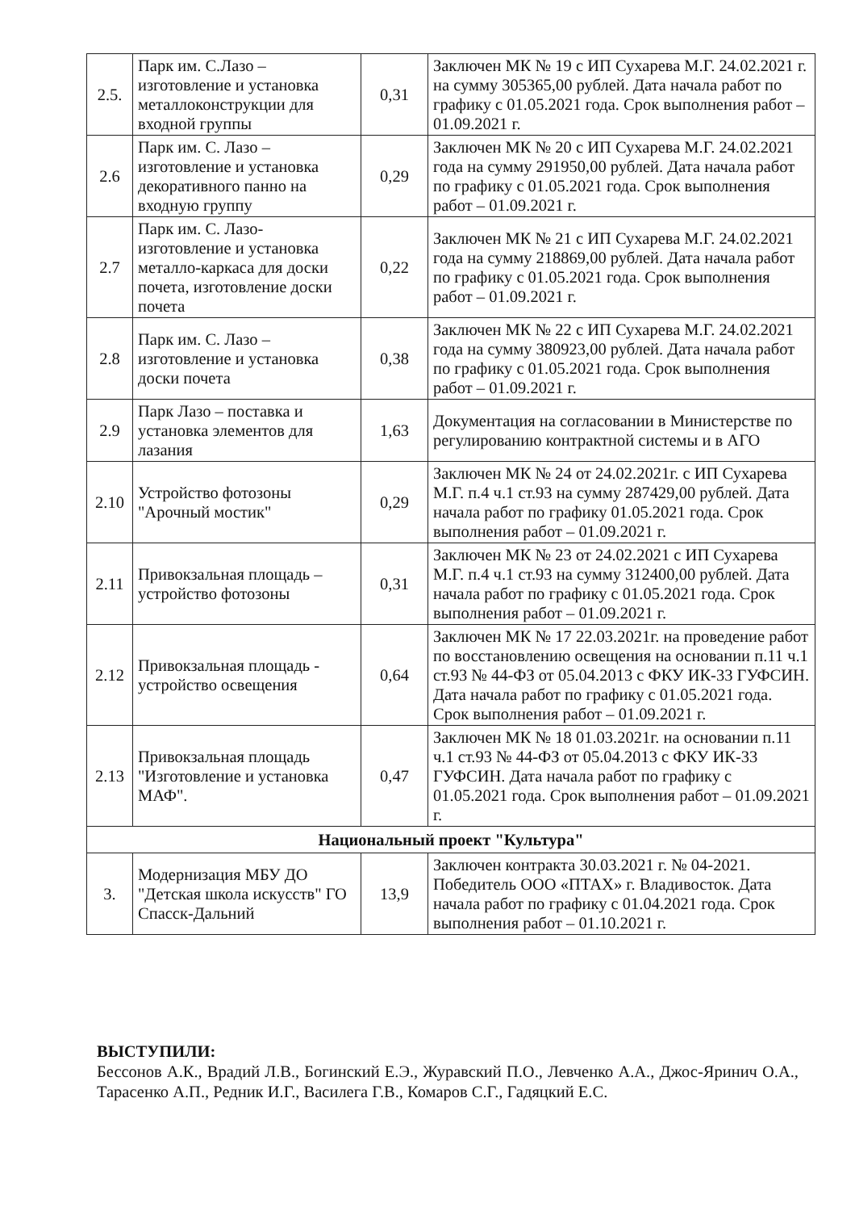| 2.5. | Парк им. С.Лазо – изготовление и установка металлоконструкции для входной группы | 0,31 | Заключен МК № 19 с ИП Сухарева М.Г. 24.02.2021 г. на сумму 305365,00 рублей. Дата начала работ по графику с 01.05.2021 года. Срок выполнения работ – 01.09.2021 г. |
| 2.6 | Парк им. С. Лазо – изготовление и установка декоративного панно на входную группу | 0,29 | Заключен МК № 20 с ИП Сухарева М.Г. 24.02.2021 года на сумму 291950,00 рублей. Дата начала работ по графику с 01.05.2021 года. Срок выполнения работ – 01.09.2021 г. |
| 2.7 | Парк им. С. Лазо- изготовление и установка металло-каркаса для доски почета, изготовление доски почета | 0,22 | Заключен МК № 21 с ИП Сухарева М.Г. 24.02.2021 года на сумму 218869,00 рублей. Дата начала работ по графику с 01.05.2021 года. Срок выполнения работ – 01.09.2021 г. |
| 2.8 | Парк им. С. Лазо – изготовление и установка доски почета | 0,38 | Заключен МК № 22 с ИП Сухарева М.Г. 24.02.2021 года на сумму 380923,00 рублей. Дата начала работ по графику с 01.05.2021 года. Срок выполнения работ – 01.09.2021 г. |
| 2.9 | Парк Лазо – поставка и установка элементов для лазания | 1,63 | Документация на согласовании в Министерстве по регулированию контрактной системы и в АГО |
| 2.10 | Устройство фотозоны "Арочный мостик" | 0,29 | Заключен МК № 24 от 24.02.2021г. с ИП Сухарева М.Г. п.4 ч.1 ст.93 на сумму 287429,00 рублей. Дата начала работ по графику 01.05.2021 года. Срок выполнения работ – 01.09.2021 г. |
| 2.11 | Привокзальная площадь – устройство фотозоны | 0,31 | Заключен МК № 23 от 24.02.2021 с ИП Сухарева М.Г. п.4 ч.1 ст.93 на сумму 312400,00 рублей. Дата начала работ по графику с 01.05.2021 года. Срок выполнения работ – 01.09.2021 г. |
| 2.12 | Привокзальная площадь - устройство освещения | 0,64 | Заключен МК № 17 22.03.2021г. на проведение работ по восстановлению освещения на основании п.11 ч.1 ст.93 № 44-ФЗ от 05.04.2013 с ФКУ ИК-33 ГУФСИН. Дата начала работ по графику с 01.05.2021 года. Срок выполнения работ – 01.09.2021 г. |
| 2.13 | Привокзальная площадь "Изготовление и установка МАФ". | 0,47 | Заключен МК № 18 01.03.2021г. на основании п.11 ч.1 ст.93 № 44-ФЗ от 05.04.2013 с ФКУ ИК-33 ГУФСИН. Дата начала работ по графику с 01.05.2021 года. Срок выполнения работ – 01.09.2021 г. |
| Национальный проект "Культура" | | | |
| 3. | Модернизация МБУ ДО "Детская школа искусств" ГО Спасск-Дальний | 13,9 | Заключен контракта 30.03.2021 г. № 04-2021. Победитель ООО «ПТАХ» г. Владивосток. Дата начала работ по графику с 01.04.2021 года. Срок выполнения работ – 01.10.2021 г. |
ВЫСТУПИЛИ:
Бессонов А.К., Врадий Л.В., Богинский Е.Э., Журавский П.О., Левченко А.А., Джос-Яринич О.А., Тарасенко А.П., Редник И.Г., Василега Г.В., Комаров С.Г., Гадяцкий Е.С.